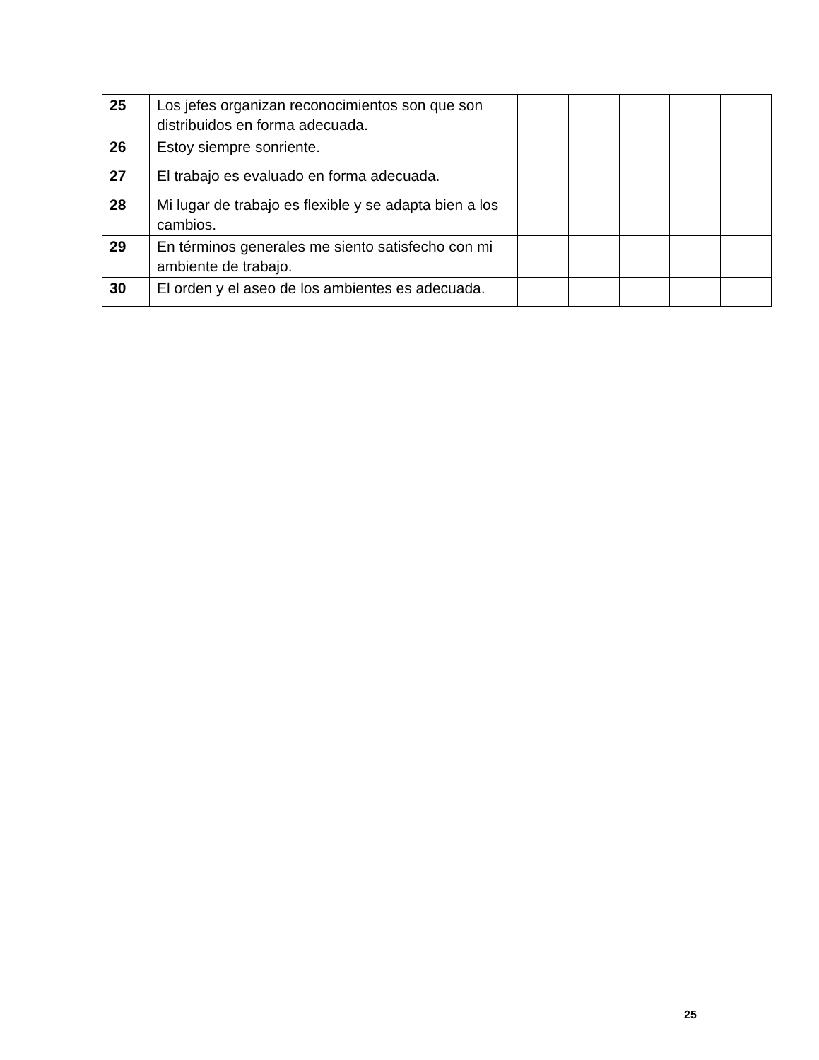| 25 | Los jefes organizan reconocimientos son que son distribuidos en forma adecuada. | | | | | |
| 26 | Estoy siempre sonriente. | | | | | |
| 27 | El trabajo es evaluado en forma adecuada. | | | | | |
| 28 | Mi lugar de trabajo es flexible y se adapta bien a los cambios. | | | | | |
| 29 | En términos generales me siento satisfecho con mi ambiente de trabajo. | | | | | |
| 30 | El orden y el aseo de los ambientes es adecuada. | | | | | |
25